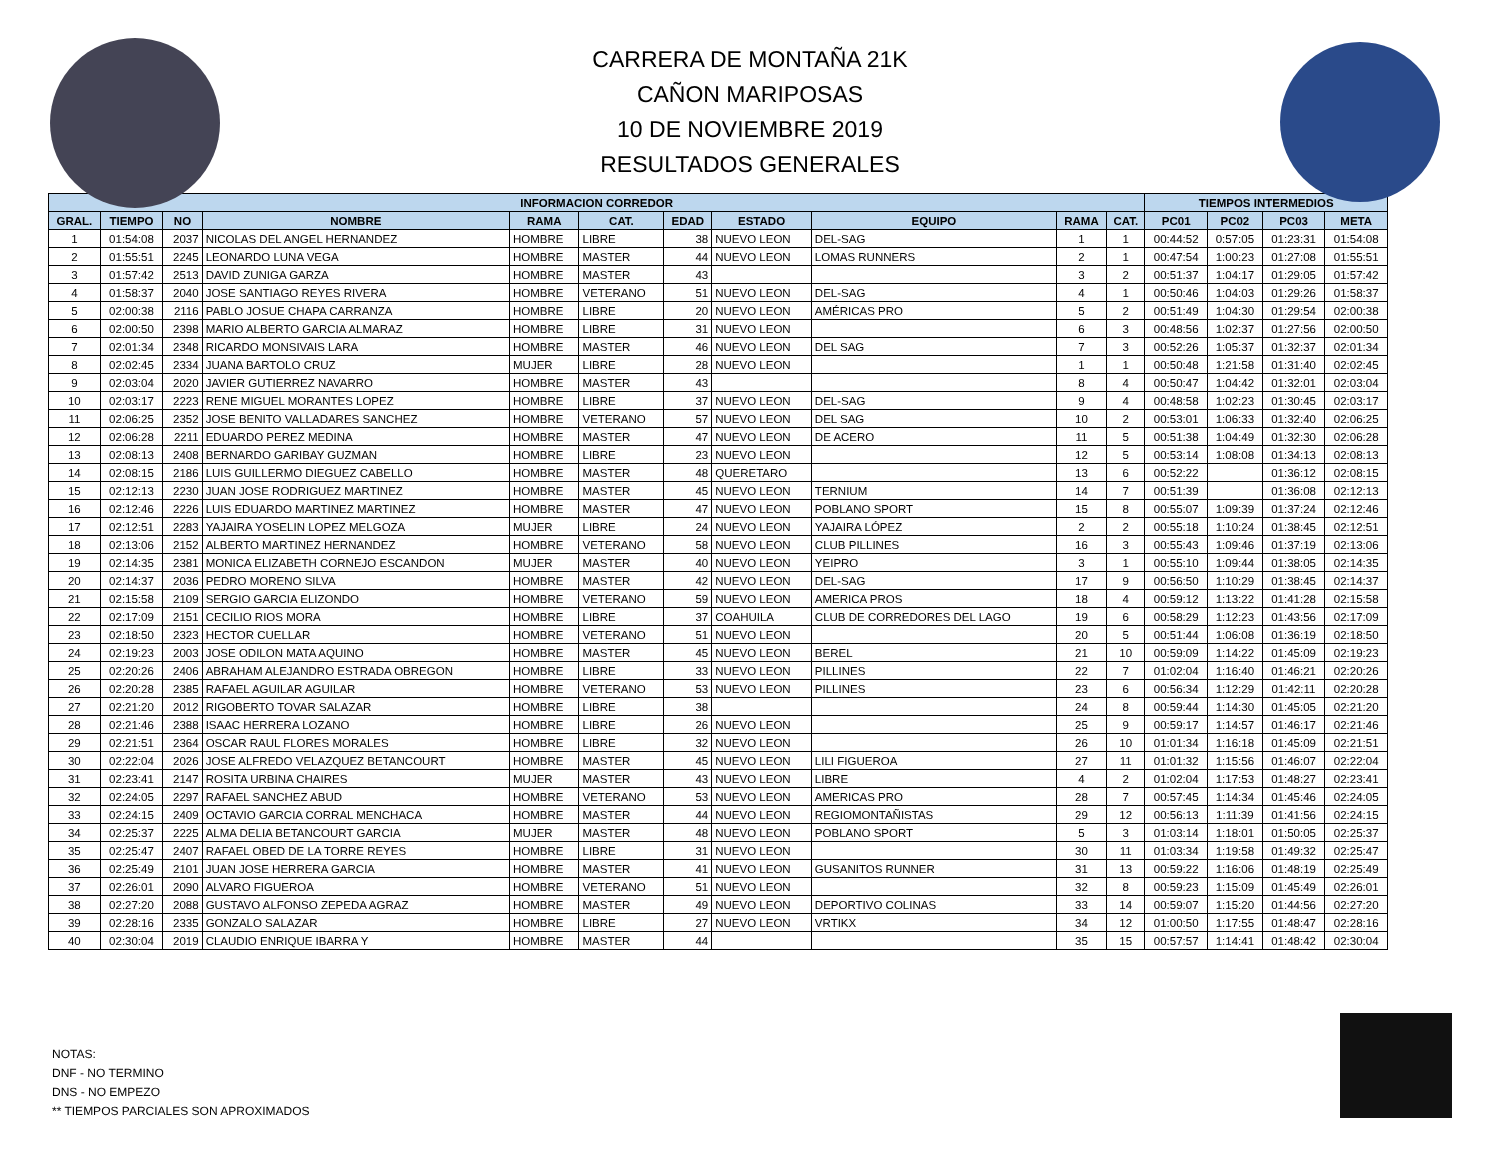CARRERA DE MONTAÑA 21K
CAÑON MARIPOSAS
10 DE NOVIEMBRE 2019
RESULTADOS GENERALES
| INFORMACION CORREDOR | | | | | | | | | | | TIEMPOS INTERMEDIOS | | | |
| --- | --- | --- | --- | --- | --- | --- | --- | --- | --- | --- | --- | --- | --- | --- |
| GRAL. | TIEMPO | NO | NOMBRE | RAMA | CAT. | EDAD | ESTADO | EQUIPO | RAMA | CAT. | PC01 | PC02 | PC03 | META |
| 1 | 01:54:08 | 2037 | NICOLAS DEL ANGEL HERNANDEZ | HOMBRE | LIBRE | 38 | NUEVO LEON | DEL-SAG | 1 | 1 | 00:44:52 | 0:57:05 | 01:23:31 | 01:54:08 |
| 2 | 01:55:51 | 2245 | LEONARDO LUNA VEGA | HOMBRE | MASTER | 44 | NUEVO LEON | LOMAS RUNNERS | 2 | 1 | 00:47:54 | 1:00:23 | 01:27:08 | 01:55:51 |
| 3 | 01:57:42 | 2513 | DAVID ZUNIGA GARZA | HOMBRE | MASTER | 43 | | | 3 | 2 | 00:51:37 | 1:04:17 | 01:29:05 | 01:57:42 |
| 4 | 01:58:37 | 2040 | JOSE SANTIAGO REYES RIVERA | HOMBRE | VETERANO | 51 | NUEVO LEON | DEL-SAG | 4 | 1 | 00:50:46 | 1:04:03 | 01:29:26 | 01:58:37 |
| 5 | 02:00:38 | 2116 | PABLO JOSUE CHAPA CARRANZA | HOMBRE | LIBRE | 20 | NUEVO LEON | AMÉRICAS PRO | 5 | 2 | 00:51:49 | 1:04:30 | 01:29:54 | 02:00:38 |
| 6 | 02:00:50 | 2398 | MARIO ALBERTO GARCIA ALMARAZ | HOMBRE | LIBRE | 31 | NUEVO LEON | | 6 | 3 | 00:48:56 | 1:02:37 | 01:27:56 | 02:00:50 |
| 7 | 02:01:34 | 2348 | RICARDO MONSIVAIS LARA | HOMBRE | MASTER | 46 | NUEVO LEON | DEL SAG | 7 | 3 | 00:52:26 | 1:05:37 | 01:32:37 | 02:01:34 |
| 8 | 02:02:45 | 2334 | JUANA BARTOLO CRUZ | MUJER | LIBRE | 28 | NUEVO LEON | | 1 | 1 | 00:50:48 | 1:21:58 | 01:31:40 | 02:02:45 |
| 9 | 02:03:04 | 2020 | JAVIER GUTIERREZ NAVARRO | HOMBRE | MASTER | 43 | | | 8 | 4 | 00:50:47 | 1:04:42 | 01:32:01 | 02:03:04 |
| 10 | 02:03:17 | 2223 | RENE MIGUEL MORANTES LOPEZ | HOMBRE | LIBRE | 37 | NUEVO LEON | DEL-SAG | 9 | 4 | 00:48:58 | 1:02:23 | 01:30:45 | 02:03:17 |
| 11 | 02:06:25 | 2352 | JOSE BENITO VALLADARES SANCHEZ | HOMBRE | VETERANO | 57 | NUEVO LEON | DEL SAG | 10 | 2 | 00:53:01 | 1:06:33 | 01:32:40 | 02:06:25 |
| 12 | 02:06:28 | 2211 | EDUARDO PEREZ MEDINA | HOMBRE | MASTER | 47 | NUEVO LEON | DE ACERO | 11 | 5 | 00:51:38 | 1:04:49 | 01:32:30 | 02:06:28 |
| 13 | 02:08:13 | 2408 | BERNARDO GARIBAY GUZMAN | HOMBRE | LIBRE | 23 | NUEVO LEON | | 12 | 5 | 00:53:14 | 1:08:08 | 01:34:13 | 02:08:13 |
| 14 | 02:08:15 | 2186 | LUIS GUILLERMO DIEGUEZ CABELLO | HOMBRE | MASTER | 48 | QUERETARO | | 13 | 6 | 00:52:22 | | 01:36:12 | 02:08:15 |
| 15 | 02:12:13 | 2230 | JUAN JOSE RODRIGUEZ MARTINEZ | HOMBRE | MASTER | 45 | NUEVO LEON | TERNIUM | 14 | 7 | 00:51:39 | | 01:36:08 | 02:12:13 |
| 16 | 02:12:46 | 2226 | LUIS EDUARDO MARTINEZ MARTINEZ | HOMBRE | MASTER | 47 | NUEVO LEON | POBLANO SPORT | 15 | 8 | 00:55:07 | 1:09:39 | 01:37:24 | 02:12:46 |
| 17 | 02:12:51 | 2283 | YAJAIRA YOSELIN LOPEZ MELGOZA | MUJER | LIBRE | 24 | NUEVO LEON | YAJAIRA LÓPEZ | 2 | 2 | 00:55:18 | 1:10:24 | 01:38:45 | 02:12:51 |
| 18 | 02:13:06 | 2152 | ALBERTO MARTINEZ HERNANDEZ | HOMBRE | VETERANO | 58 | NUEVO LEON | CLUB PILLINES | 16 | 3 | 00:55:43 | 1:09:46 | 01:37:19 | 02:13:06 |
| 19 | 02:14:35 | 2381 | MONICA ELIZABETH CORNEJO ESCANDON | MUJER | MASTER | 40 | NUEVO LEON | YEIPRO | 3 | 1 | 00:55:10 | 1:09:44 | 01:38:05 | 02:14:35 |
| 20 | 02:14:37 | 2036 | PEDRO MORENO SILVA | HOMBRE | MASTER | 42 | NUEVO LEON | DEL-SAG | 17 | 9 | 00:56:50 | 1:10:29 | 01:38:45 | 02:14:37 |
| 21 | 02:15:58 | 2109 | SERGIO GARCIA ELIZONDO | HOMBRE | VETERANO | 59 | NUEVO LEON | AMERICA PROS | 18 | 4 | 00:59:12 | 1:13:22 | 01:41:28 | 02:15:58 |
| 22 | 02:17:09 | 2151 | CECILIO RIOS MORA | HOMBRE | LIBRE | 37 | COAHUILA | CLUB DE CORREDORES DEL LAGO | 19 | 6 | 00:58:29 | 1:12:23 | 01:43:56 | 02:17:09 |
| 23 | 02:18:50 | 2323 | HECTOR CUELLAR | HOMBRE | VETERANO | 51 | NUEVO LEON | | 20 | 5 | 00:51:44 | 1:06:08 | 01:36:19 | 02:18:50 |
| 24 | 02:19:23 | 2003 | JOSE ODILON MATA AQUINO | HOMBRE | MASTER | 45 | NUEVO LEON | BEREL | 21 | 10 | 00:59:09 | 1:14:22 | 01:45:09 | 02:19:23 |
| 25 | 02:20:26 | 2406 | ABRAHAM ALEJANDRO ESTRADA OBREGON | HOMBRE | LIBRE | 33 | NUEVO LEON | PILLINES | 22 | 7 | 01:02:04 | 1:16:40 | 01:46:21 | 02:20:26 |
| 26 | 02:20:28 | 2385 | RAFAEL AGUILAR AGUILAR | HOMBRE | VETERANO | 53 | NUEVO LEON | PILLINES | 23 | 6 | 00:56:34 | 1:12:29 | 01:42:11 | 02:20:28 |
| 27 | 02:21:20 | 2012 | RIGOBERTO TOVAR SALAZAR | HOMBRE | LIBRE | 38 | | | 24 | 8 | 00:59:44 | 1:14:30 | 01:45:05 | 02:21:20 |
| 28 | 02:21:46 | 2388 | ISAAC HERRERA LOZANO | HOMBRE | LIBRE | 26 | NUEVO LEON | | 25 | 9 | 00:59:17 | 1:14:57 | 01:46:17 | 02:21:46 |
| 29 | 02:21:51 | 2364 | OSCAR RAUL FLORES MORALES | HOMBRE | LIBRE | 32 | NUEVO LEON | | 26 | 10 | 01:01:34 | 1:16:18 | 01:45:09 | 02:21:51 |
| 30 | 02:22:04 | 2026 | JOSE ALFREDO VELAZQUEZ BETANCOURT | HOMBRE | MASTER | 45 | NUEVO LEON | LILI FIGUEROA | 27 | 11 | 01:01:32 | 1:15:56 | 01:46:07 | 02:22:04 |
| 31 | 02:23:41 | 2147 | ROSITA URBINA CHAIRES | MUJER | MASTER | 43 | NUEVO LEON | LIBRE | 4 | 2 | 01:02:04 | 1:17:53 | 01:48:27 | 02:23:41 |
| 32 | 02:24:05 | 2297 | RAFAEL SANCHEZ ABUD | HOMBRE | VETERANO | 53 | NUEVO LEON | AMERICAS PRO | 28 | 7 | 00:57:45 | 1:14:34 | 01:45:46 | 02:24:05 |
| 33 | 02:24:15 | 2409 | OCTAVIO GARCIA CORRAL MENCHACA | HOMBRE | MASTER | 44 | NUEVO LEON | REGIOMONTAÑISTAS | 29 | 12 | 00:56:13 | 1:11:39 | 01:41:56 | 02:24:15 |
| 34 | 02:25:37 | 2225 | ALMA DELIA BETANCOURT GARCIA | MUJER | MASTER | 48 | NUEVO LEON | POBLANO SPORT | 5 | 3 | 01:03:14 | 1:18:01 | 01:50:05 | 02:25:37 |
| 35 | 02:25:47 | 2407 | RAFAEL OBED DE LA TORRE REYES | HOMBRE | LIBRE | 31 | NUEVO LEON | | 30 | 11 | 01:03:34 | 1:19:58 | 01:49:32 | 02:25:47 |
| 36 | 02:25:49 | 2101 | JUAN JOSE HERRERA GARCIA | HOMBRE | MASTER | 41 | NUEVO LEON | GUSANITOS RUNNER | 31 | 13 | 00:59:22 | 1:16:06 | 01:48:19 | 02:25:49 |
| 37 | 02:26:01 | 2090 | ALVARO FIGUEROA | HOMBRE | VETERANO | 51 | NUEVO LEON | | 32 | 8 | 00:59:23 | 1:15:09 | 01:45:49 | 02:26:01 |
| 38 | 02:27:20 | 2088 | GUSTAVO ALFONSO ZEPEDA AGRAZ | HOMBRE | MASTER | 49 | NUEVO LEON | DEPORTIVO COLINAS | 33 | 14 | 00:59:07 | 1:15:20 | 01:44:56 | 02:27:20 |
| 39 | 02:28:16 | 2335 | GONZALO SALAZAR | HOMBRE | LIBRE | 27 | NUEVO LEON | VRTIKX | 34 | 12 | 01:00:50 | 1:17:55 | 01:48:47 | 02:28:16 |
| 40 | 02:30:04 | 2019 | CLAUDIO ENRIQUE IBARRA Y | HOMBRE | MASTER | 44 | | | 35 | 15 | 00:57:57 | 1:14:41 | 01:48:42 | 02:30:04 |
NOTAS:
DNF - NO TERMINO
DNS - NO EMPEZO
** TIEMPOS PARCIALES SON APROXIMADOS